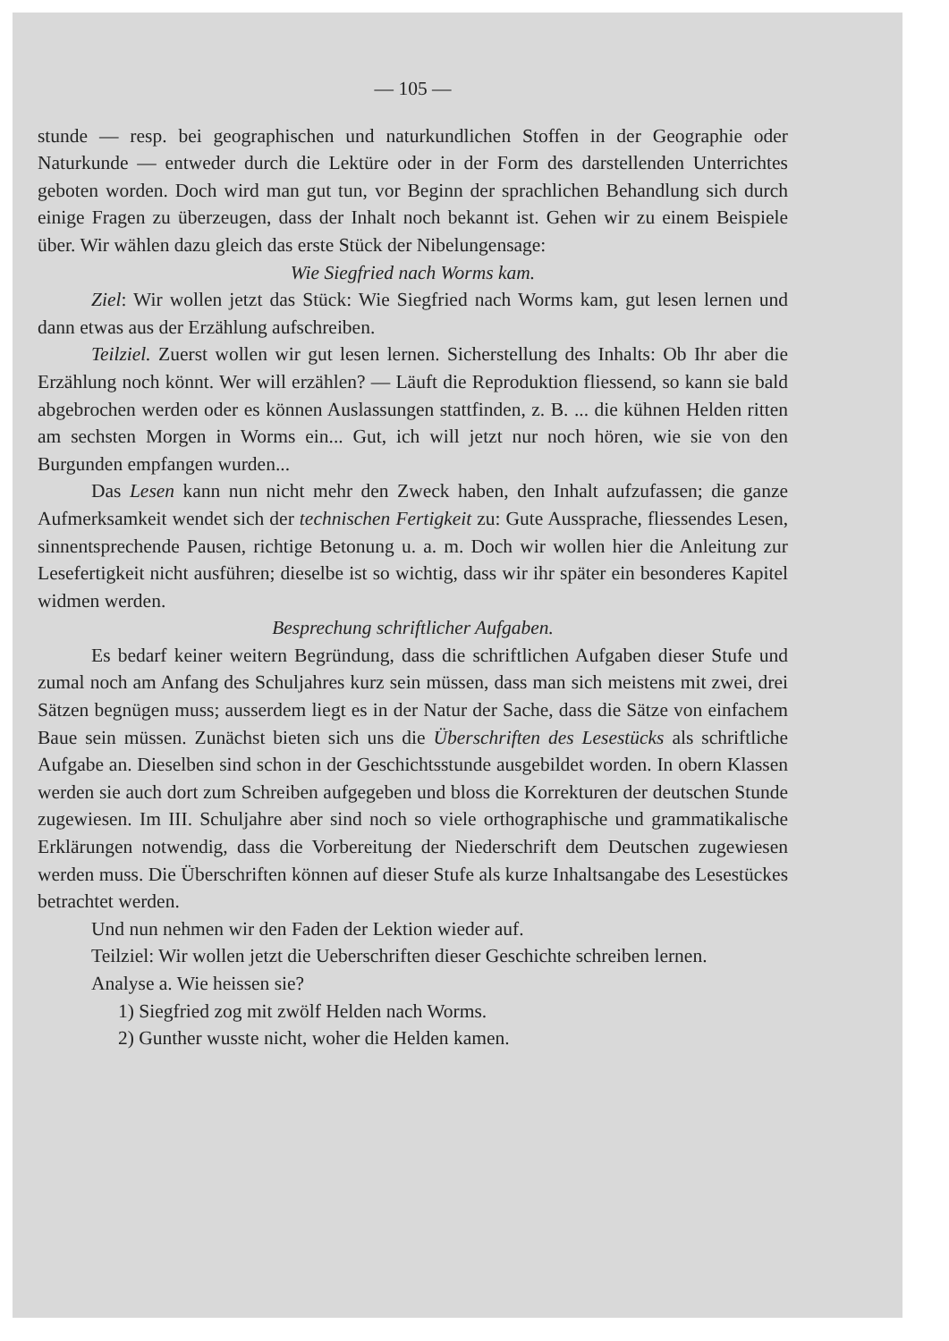— 105 —
stunde — resp. bei geographischen und naturkundlichen Stoffen in der Geographie oder Naturkunde — entweder durch die Lektüre oder in der Form des darstellenden Unterrichtes geboten worden. Doch wird man gut tun, vor Beginn der sprachlichen Behandlung sich durch einige Fragen zu überzeugen, dass der Inhalt noch bekannt ist. Gehen wir zu einem Beispiele über. Wir wählen dazu gleich das erste Stück der Nibelungensage:
Wie Siegfried nach Worms kam.
Ziel: Wir wollen jetzt das Stück: Wie Siegfried nach Worms kam, gut lesen lernen und dann etwas aus der Erzählung aufschreiben.
Teilziel. Zuerst wollen wir gut lesen lernen. Sicherstellung des Inhalts: Ob Ihr aber die Erzählung noch könnt. Wer will erzählen? — Läuft die Reproduktion fliessend, so kann sie bald abgebrochen werden oder es können Auslassungen stattfinden, z. B. ... die kühnen Helden ritten am sechsten Morgen in Worms ein... Gut, ich will jetzt nur noch hören, wie sie von den Burgunden empfangen wurden...
Das Lesen kann nun nicht mehr den Zweck haben, den Inhalt aufzufassen; die ganze Aufmerksamkeit wendet sich der technischen Fertigkeit zu: Gute Aussprache, fliessendes Lesen, sinnentsprechende Pausen, richtige Betonung u. a. m. Doch wir wollen hier die Anleitung zur Lesefertigkeit nicht ausführen; dieselbe ist so wichtig, dass wir ihr später ein besonderes Kapitel widmen werden.
Besprechung schriftlicher Aufgaben.
Es bedarf keiner weitern Begründung, dass die schriftlichen Aufgaben dieser Stufe und zumal noch am Anfang des Schuljahres kurz sein müssen, dass man sich meistens mit zwei, drei Sätzen begnügen muss; ausserdem liegt es in der Natur der Sache, dass die Sätze von einfachem Baue sein müssen. Zunächst bieten sich uns die Überschriften des Lesestücks als schriftliche Aufgabe an. Dieselben sind schon in der Geschichtsstunde ausgebildet worden. In obern Klassen werden sie auch dort zum Schreiben aufgegeben und bloss die Korrekturen der deutschen Stunde zugewiesen. Im III. Schuljahre aber sind noch so viele orthographische und grammatikalische Erklärungen notwendig, dass die Vorbereitung der Niederschrift dem Deutschen zugewiesen werden muss. Die Überschriften können auf dieser Stufe als kurze Inhaltsangabe des Lesestückes betrachtet werden.
Und nun nehmen wir den Faden der Lektion wieder auf.
Teilziel: Wir wollen jetzt die Ueberschriften dieser Geschichte schreiben lernen.
Analyse a. Wie heissen sie?
1) Siegfried zog mit zwölf Helden nach Worms.
2) Gunther wusste nicht, woher die Helden kamen.